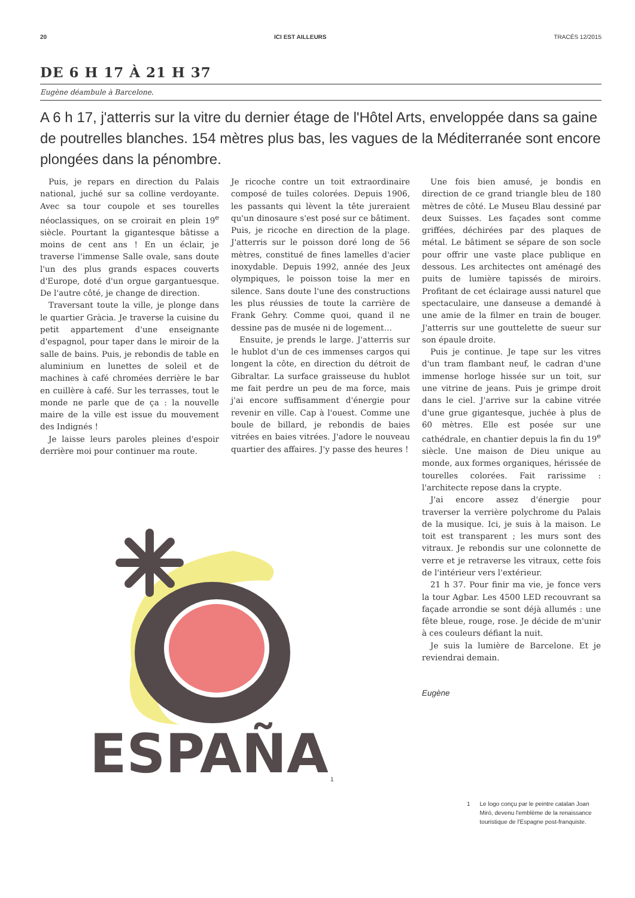20 ICI EST AILLEURS TRACÉS 12/2015
DE 6 H 17 À 21 H 37
Eugène déambule à Barcelone.
A 6 h 17, j'atterris sur la vitre du dernier étage de l'Hôtel Arts, enveloppée dans sa gaine de poutrelles blanches. 154 mètres plus bas, les vagues de la Méditerranée sont encore plongées dans la pénombre.
Puis, je repars en direction du Palais national, juché sur sa colline verdoyante. Avec sa tour coupole et ses tourelles néoclassiques, on se croirait en plein 19<sup>e</sup> siècle. Pourtant la gigantesque bâtisse a moins de cent ans ! En un éclair, je traverse l'immense Salle ovale, sans doute l'un des plus grands espaces couverts d'Europe, doté d'un orgue gargantuesque. De l'autre côté, je change de direction.
Traversant toute la ville, je plonge dans le quartier Gràcia. Je traverse la cuisine du petit appartement d'une enseignante d'espagnol, pour taper dans le miroir de la salle de bains. Puis, je rebondis de table en aluminium en lunettes de soleil et de machines à café chromées derrière le bar en cuillère à café. Sur les terrasses, tout le monde ne parle que de ça : la nouvelle maire de la ville est issue du mouvement des Indignés !
Je laisse leurs paroles pleines d'espoir derrière moi pour continuer ma route.
Je ricoche contre un toit extraordinaire composé de tuiles colorées. Depuis 1906, les passants qui lèvent la tête jureraient qu'un dinosaure s'est posé sur ce bâtiment. Puis, je ricoche en direction de la plage. J'atterris sur le poisson doré long de 56 mètres, constitué de fines lamelles d'acier inoxydable. Depuis 1992, année des Jeux olympiques, le poisson toise la mer en silence. Sans doute l'une des constructions les plus réussies de toute la carrière de Frank Gehry. Comme quoi, quand il ne dessine pas de musée ni de logement…
Ensuite, je prends le large. J'atterris sur le hublot d'un de ces immenses cargos qui longent la côte, en direction du détroit de Gibraltar. La surface graisseuse du hublot me fait perdre un peu de ma force, mais j'ai encore suffisamment d'énergie pour revenir en ville. Cap à l'ouest. Comme une boule de billard, je rebondis de baies vitrées en baies vitrées. J'adore le nouveau quartier des affaires. J'y passe des heures !
Une fois bien amusé, je bondis en direction de ce grand triangle bleu de 180 mètres de côté. Le Museu Blau dessiné par deux Suisses. Les façades sont comme griffées, déchirées par des plaques de métal. Le bâtiment se sépare de son socle pour offrir une vaste place publique en dessous. Les architectes ont aménagé des puits de lumière tapissés de miroirs. Profitant de cet éclairage aussi naturel que spectaculaire, une danseuse a demandé à une amie de la filmer en train de bouger. J'atterris sur une gouttelette de sueur sur son épaule droite.
Puis je continue. Je tape sur les vitres d'un tram flambant neuf, le cadran d'une immense horloge hissée sur un toit, sur une vitrine de jeans. Puis je grimpe droit dans le ciel. J'arrive sur la cabine vitrée d'une grue gigantesque, juchée à plus de 60 mètres. Elle est posée sur une cathédrale, en chantier depuis la fin du 19<sup>e</sup> siècle. Une maison de Dieu unique au monde, aux formes organiques, hérissée de tourelles colorées. Fait rarissime : l'architecte repose dans la crypte.
J'ai encore assez d'énergie pour traverser la verrière polychrome du Palais de la musique. Ici, je suis à la maison. Le toit est transparent ; les murs sont des vitraux. Je rebondis sur une colonnette de verre et je retraverse les vitraux, cette fois de l'intérieur vers l'extérieur.
21 h 37. Pour finir ma vie, je fonce vers la tour Agbar. Les 4500 LED recouvrant sa façade arrondie se sont déjà allumés : une fête bleue, rouge, rose. Je décide de m'unir à ces couleurs défiant la nuit.
Je suis la lumière de Barcelone. Et je reviendrai demain.
Eugène
ESPAÑA
1
1 Le logo conçu par le peintre catalan Joan Miró, devenu l'emblème de la renaissance touristique de l'Espagne post-franquiste.